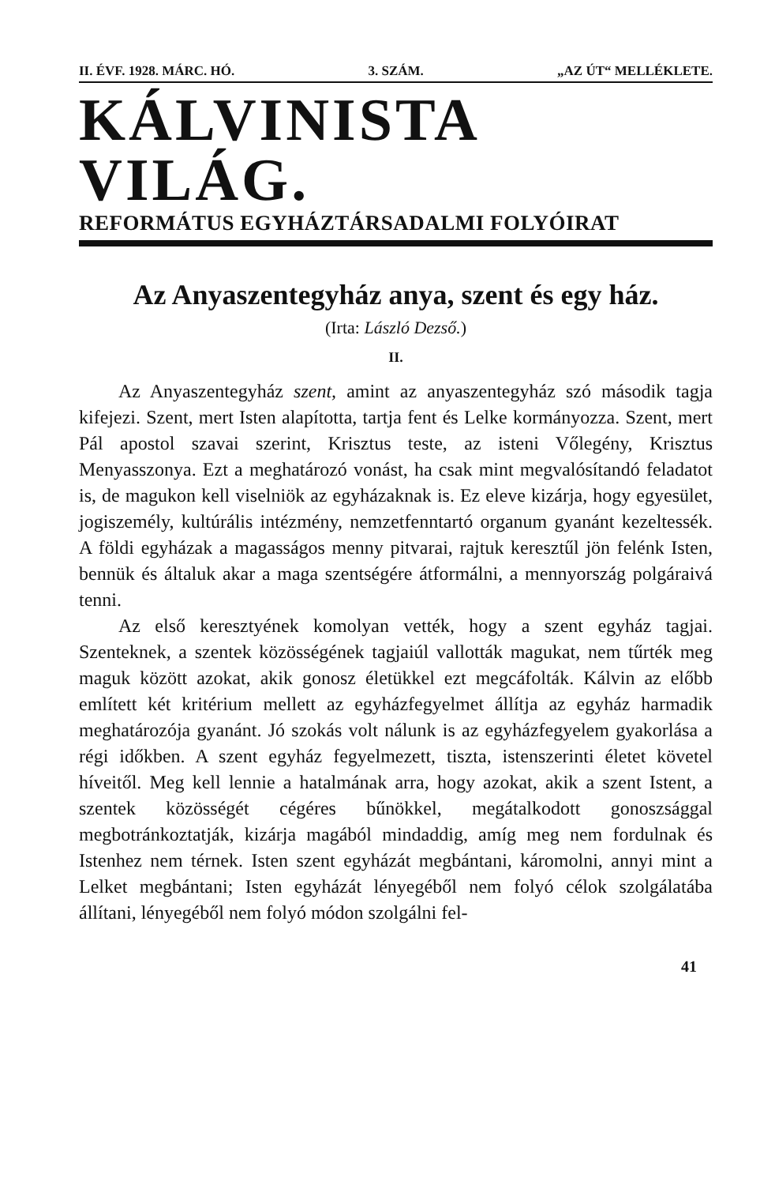II. ÉVF. 1928. MÁRC. HÓ. 3. SZÁM. „AZ ÚT“ MELLÉKLETE.
KÁLVINISTA VILÁG.
REFORMÁTUS EGYHÁZTÁRSADALMI FOLYÓIRAT
Az Anyaszentegyház anya, szent és egy ház.
(Irta: László Dezső.)
II.
Az Anyaszentegyház szent, amint az anyaszentegyház szó második tagja kifejezi. Szent, mert Isten alapította, tartja fent és Lelke kormányozza. Szent, mert Pál apostol szavai szerint, Krisztus teste, az isteni Vőlegény, Krisztus Menyasszonya. Ezt a meghatározó vonást, ha csak mint megvalósítandó feladatot is, de magukon kell viselniök az egyházaknak is. Ez eleve kizárja, hogy egyesület, jogiszemély, kultúrális intézmény, nemzetfenntartó organum gyanánt kezeltessék. A földi egyházak a magasságos menny pitvarai, rajtuk keresztűl jön felénk Isten, bennük és általuk akar a maga szentségére átformálni, a mennyország polgáraivá tenni.
Az első keresztyének komolyan vették, hogy a szent egyház tagjai. Szenteknek, a szentek közösségének tagjaiúl vallották magukat, nem tűrték meg maguk között azokat, akik gonosz életükkel ezt megcáfolták. Kálvin az előbb említett két kritérium mellett az egyházfegyelmet állítja az egyház harmadik meghatározója gyanánt. Jó szokás volt nálunk is az egyházfegyelem gyakorlása a régi időkben. A szent egyház fegyelmezett, tiszta, istenszerinti életet követel híveitől. Meg kell lennie a hatalmának arra, hogy azokat, akik a szent Istent, a szentek közösségét cégéres bűnökkel, megátalkodott gonoszsággal megbotránkoztatják, kizárja magából mindaddig, amíg meg nem fordulnak és Istenhez nem térnek. Isten szent egyházát megbántani, káromolni, annyi mint a Lelket megbántani; Isten egyházát lényegéből nem folyó célok szolgálatába állítani, lényegéből nem folyó módon szolgálni fel-
41